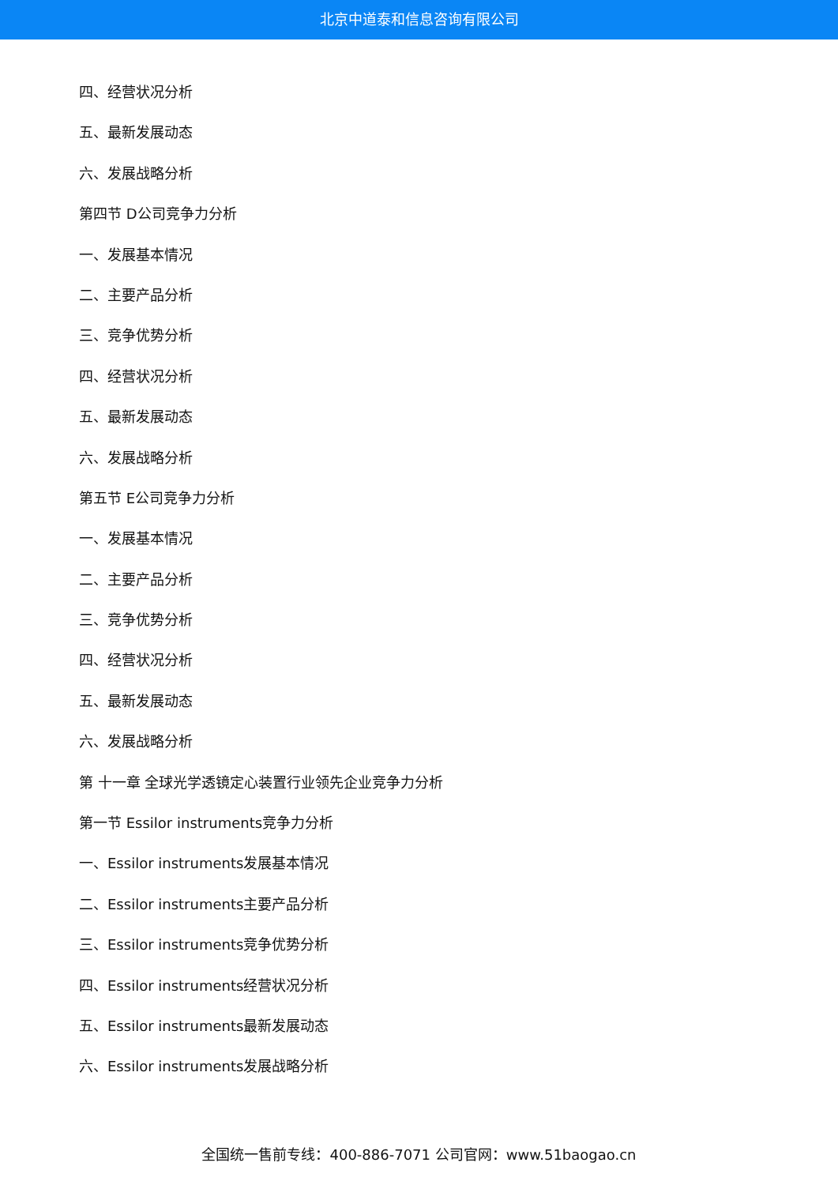北京中道泰和信息咨询有限公司
四、经营状况分析
五、最新发展动态
六、发展战略分析
第四节 D公司竞争力分析
一、发展基本情况
二、主要产品分析
三、竞争优势分析
四、经营状况分析
五、最新发展动态
六、发展战略分析
第五节 E公司竞争力分析
一、发展基本情况
二、主要产品分析
三、竞争优势分析
四、经营状况分析
五、最新发展动态
六、发展战略分析
第 十一章 全球光学透镜定心装置行业领先企业竞争力分析
第一节 Essilor instruments竞争力分析
一、Essilor instruments发展基本情况
二、Essilor instruments主要产品分析
三、Essilor instruments竞争优势分析
四、Essilor instruments经营状况分析
五、Essilor instruments最新发展动态
六、Essilor instruments发展战略分析
全国统一售前专线：400-886-7071 公司官网：www.51baogao.cn